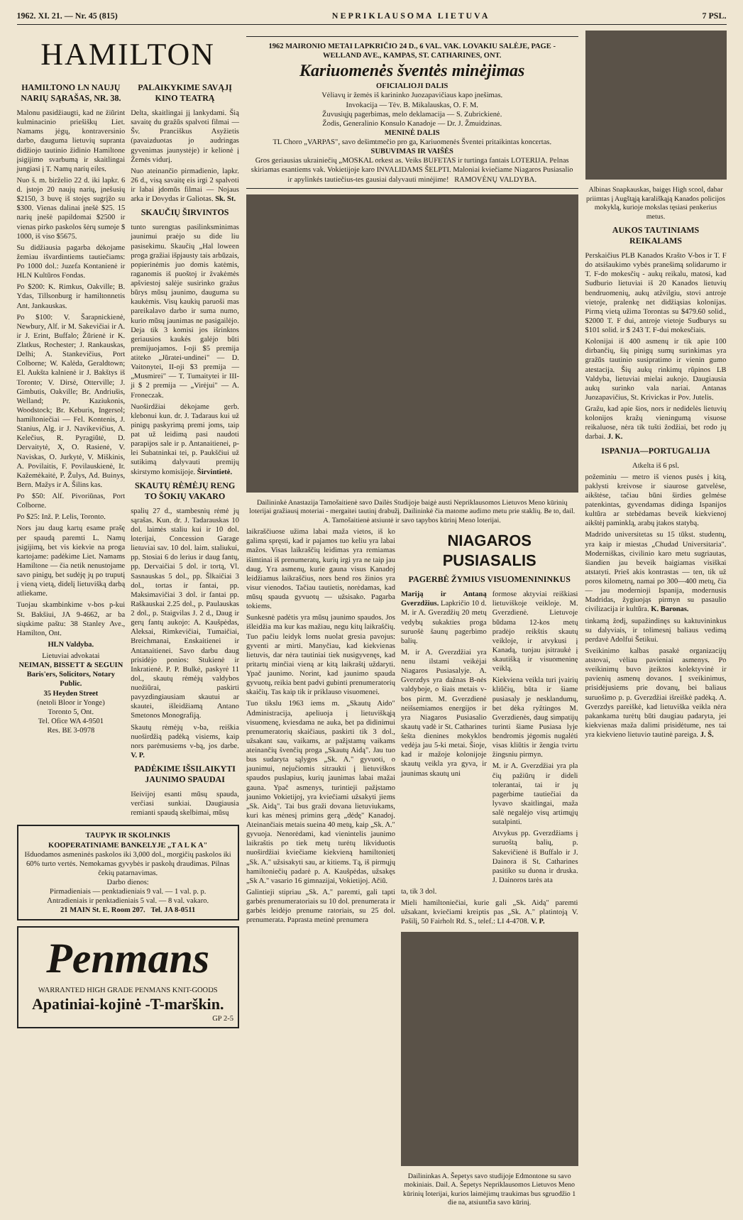1962. XI. 21. — Nr. 45 (815) N E P R I K L A U S O M A L I E T U V A 7 PSL.
HAMILTON
HAMILTONO LN NAUJŲ NARIŲ SĄRAŠAS, NR. 38.
Malonu pasidžiaugti, kad ne žiūrint kulminacinio priešiškų Liet. Namams jėgų, kontraversinio darbo, dauguma lietuvių supranta didžiojo tautinio židinio Hamiltone įsigijimo svarbumą ir skaitlingai jungiasi į T. Namų narių eiles.
Nuo š. m. birželio 22 d. iki lapkr. 6 d. įstojo 20 naujų narių, įnešusių $2150, 3 buvę iš stojęs sugrįžo su $300. Vienas dalinai įnešė $25. 15 narių įnešė papildomai $2500 ir vienas pirko paskolos šėrų sumoje $ 1000, iš viso $5675.
Su didžiausia pagarba dėkojame žemiau išvardintiems tautiečiams: Po 1000 dol.: Juzefa Kontanienė ir HLN Kultūros Fondas.
Po $200: K. Rimkus, Oakville; B. Ydas, Tillsonburg ir hamiltonnetis Ant. Jankauskas.
Po $100: V. Šarapnickienė, Newbury, Alf. ir M. Sakevičiai ir A. ir J. Erint, Buffalo; Žūrienė ir K. Zlatkus, Rochester; J. Rankauskas, Delhi; A. Stankevičius, Port Colborne; W. Kalėda, Geraldtown; El. Aukšta kalnienė ir J. Bakštys iš Toronto; V. Dirsė, Otterville; J. Gimbutis, Oakville; Br. Andriušis, Welland; Pr. Kaziukonis, Woodstock; Br. Keburis, Ingersol; hamiltoniečiai — Fel. Kontenis, J. Stanius, Alg. ir J. Navikevičius, A. Kelečius, R. Pyragiūtė, D. Dervaitytė, X, O. Rasienė, V. Naviskas, O. Jurkytė, V. Miškinis, A. Povilaitis, F. Povilauskienė, Ir. Kažemėkaitė, P. Žulys, Ad. Buinys, Bern. Mažys ir A. Šilins kas.
Po $50: Alf. Pivoriūnas, Port Colborne.
Po $25: Inž. P. Lelis, Toronto.
Nors jau daug kartų esame prašę per spaudą paremti L. Namų įsigijimą, bet vis kiekvie na proga kartojame: padėkime Liet. Namams Hamiltone — čia netik nenustojame savo pinigų, bet sudėję jų po truputį į vieną vietą, didelį lietuvišką darbą atliekame.
Tuojau skambinkime v-bos p-kui St. Bakšiui, JA 9-4662, ar ba siųskime paštu: 38 Stanley Ave., Hamilton, Ont.
HLN Valdyba.
Lietuviai advokatai
NEIMAN, BISSETT & SEGUIN
Baris'ers, Solicitors, Notary Public.
35 Heyden Street
(netoli Bloor ir Yonge)
Toronto 5, Ont.
Tel. Ofice WA 4-9501
Res. BE 3-0978
PALAIKYKIME SAVĄJĮ KINO TEATRĄ
Delta, skaitlingai jį lankydami. Šią savaitę du gražūs spalvoti filmai — Šv. Pranciškus Asyžietis (pavaizduotas jo audringas gyvenimas jaunystėje) ir kelionė į Žemės vidurį.
Nuo ateinančio pirmadienio, lapkr. 26 d., visą savaitę eis irgi 2 spalvoti ir labai įdomūs filmai — Nojaus arka ir Dovydas ir Galiotas. Sk. St.
SKAUČIŲ ŠIRVINTOS
tunto surengtas pasilinksminimas jaunimui praėjo su dide liu pasisekimu. Skaučių „Hal loween proga gražiai išpjausty tais arbūzais, popierinėmis juo domis katėmis, raganomis iš puoštoj ir žvakėmės apšviestoj salėje susirinko gražus būrys mūsų jaunimo, dauguma su kaukėmis. Visų kaukių paruoši mas pareikalavo darbo ir suma numo, kurio mūsų jaunimas ne pasigailėjo. Deja tik 3 komisi jos išrinktos geriausios kaukės galėjo būti premijuojamos. I-oji $5 premija atiteko „Jūratei-undinei" — D. Vaitonytei, II-oji $3 premija — „Musmirei" — T. Tumaitytei ir III-ji $ 2 premija — „Virėjui" — A. Froneczak.
Nuoširdžiai dėkojame gerb. klebonui kun. dr. J. Tadaraus kui už pinigų paskyrimą premi joms, taip pat už leidimą pasi naudoti parapijos sale ir p. Antanaitienei, p-lei Subatninkai tei, p. Paukščiui už sutikimą dalyvauti premijų skirstymo komisijoje. Širvintietė.
SKAUTŲ RĖMĖJŲ RENG TO ŠOKIŲ VAKARO
spalių 27 d., stambesnių rėmė jų sąrašas. Kun. dr. J. Tadarauskas 10 dol. laimės staliu kui ir 10 dol. loterijai, Concession Garage lietuviai sav. 10 dol. laim. staliukui, pp. Stosiai 6 do lerius ir daug fantų, pp. Dervaičiai 5 dol. ir tortą, Vl. Sasnauskas 5 dol., pp. Šlkaičiai 3 dol., tortas ir fantai, pp. Maksimavičiai 3 dol. ir fantai pp. Raškauskai 2.25 dol., p. Paulauskas 2 dol., p. Staigvilas J. 2 d., Daug ir gerų fantų aukojo: A. Kaušpėdas, Aleksai, Rimkevičiai, Tumaičiai, Breichmanai, Enskaitienei ir Antanaitienei. Savo darbu daug prisidėjo ponios: Stukienė ir Inkratienė. P. P. Bulkė, paskyrė 11 dol., skautų rėmėjų valdybos nuožiūrai, paskirti pavyzdingiausiam skautui ar skautei, išleidžiamą Antano Smetonos Monografiją.
Skautų rėmėjų v-ba, reiškia nuoširdžią padėką visiems, kaip nors parėmusiems v-bą, jos darbe. V. P.
PADĖKIME IŠSILAIKYTI JAUNIMO SPAUDAI
Išeivijoj esanti mūsų spauda, verčiasi sunkiai. Daugiausia remianti spaudą skelbimai, mūsų
TAUPYK IR SKOLINKIS
KOOPERATINIAME BANKELYJE „T A L K A"
Išduodamos asmeninės paskolos iki 3,000 dol., morgičių paskolos iki 60% turto vertės. Nemokamas gyvybės ir paskolų draudimas. Pilnas čekių patarnavimas.
Darbo dienos:
Pirmadieniais — penktadieniais 9 val. — 1 val. p. p.
Antradieniais ir penktadieniais 5 val. — 8 val. vakaro.
21 MAIN St. E. Room 207. Tel. JA 8-0511
Penmans
WARRANTED HIGH GRADE PENMANS KNIT-GOODS
Apatiniai-kojinė -T-marškin.
GP 2-5
1962 MAIRONIO METAI LAPKRIČIO 24 D., 6 VAL. VAK. LOVAKIU SALĖJE, PAGE - WELLAND AVE., KAMPAS, ST. CATHARINES, ONT.
Kariuomenės šventės minėjimas
OFICIALIOJI DALIS
Vėliavų ir žemės iš karininko Juozapavičiaus kapo įnešimas.
Invokacija — Tėv. B. Mikalauskas, O. F. M.
Žuvusiųjų pagerbimas, melo deklamacija — S. Zubrickienė.
Žodis, Generalinio Konsulo Kanadoje — Dr. J. Žmuidzinas.
MENINĖ DALIS
TL Choro „VARPAS", savo dešimtmečio pro ga, Kariuomenės Šventei pritaikintas koncertas.
SUBUVIMAS IR VAIŠĖS
Gros geriausias ukrainiečių „MOSKAL orkest as. Veiks BUFETAS ir turtinga fantais LOTERIJA. Pelnas skiriamas esantiems vak. Vokietijoje karo INVALIDAMS ŠELPTI. Maloniai kviečiame Niagaros Pusiasalio ir apylinkės tautiečius-tes gausiai dalyvauti minėjime! RAMOVĖNŲ VALDYBA.
Dailininkė Anastazija Tamošaitienė savo Dailės Studijoje baigė austi Nepriklausomos Lietuvos Meno kūrinių loterijai gražiausį moteriai - mergaitei tautinį drabužį. Dailininkė čia matome audimo metu prie staklių. Be to, dail. A. Tamošaitienė atsiuntė ir savo tapybos kūrinį Meno loterijai.
laikraščiuose užima labai maža vietos, iš ko galima spręsti, kad ir pajamos tuo keliu yra labai mažos. Visas laikraščių leidimas yra remiamas išimtinai iš prenumeratų, kurių irgi yra ne taip jau daug. Yra asmenų, kurie gauna visus Kanadoj leidžiamus laikraščius, nors bend ros žinios yra visur vienodos. Tačiau tautietis, norėdamas, kad mūsų spauda gyvuotų — užsisako. Pagarba tokiems.
Sunkesnė padėtis yra mūsų jaunimo spaudos. Jos išleidžia ma kur kas mažiau, negu kitų laikraščių. Tuo pačiu leidyk loms nuolat gresia pavojus: gyventi ar mirti. Manyčiau, kad kiekvienas lietuvis, dar nėra tautiniai tiek nusigyvenęs, kad pritartų minčiai vieną ar kitą laikraštį uždaryti. Ypač jaunimo. Norint, kad jaunimo spauda gyvuotų, reikia bent padvi gubinti prenumeratorių skaičių. Tas kaip tik ir priklauso visuomenei.
Tuo tikslu 1963 iems m. „Skautų Aido" Administracija, apeliuoja į lietuviškąją visuomenę, kviesdama ne auka, bet pa didinimui prenumeratorių skaičiaus, paskirti tik 3 dol., užsakant sau, vaikams, ar pažįstamų vaikams ateinančių švenčių proga „Skautų Aidą". Jau tuo bus sudaryta sąlygos „Sk. A." gyvuoti, o jaunimui, nejučiomis sitraukti į lietuviškos spaudos puslapius, kurių jaunimas labai mažai gauna. Ypač asmenys, turintieji pažįstamo jaunimo Vokietijoj, yra kviečiami užsakyti jiems „Sk. Aidą". Tai bus graži dovana lietuviukams, kuri kas mėnesį primins gerą „dėdę" Kanadoj. Ateinančiais metais sueina 40 metų, kaip „Sk. A." gyvuoja. Nenorėdami, kad vienintelis jaunimo laikraštis po tiek metų turėtų likviduotis nuoširdžiai kviečiame kiekvieną hamiltonietį „Sk. A." užsisakyti sau, ar kitiems. Tą, iš pirmųjų hamiltoniečių padarė p. A. Kaušpėdas, užsakęs „Sk A." vasario 16 gimnazijai, Vokietijoj. Ačiū.
Galintieji stipriau „Sk. A." paremti, gali tapti garbės prenumeratoriais su 10 dol. prenumerata ir garbės leidėjo prenume ratoriais, su 25 dol. prenumerata. Paprasta metinė prenumera
NIAGAROS PUSIASALIS
PAGERBĖ ŽYMIUS VISUOMENININKUS
Mariją ir Antaną Gverzdžius. Lapkričio 10 d. M. ir A. Gverzdžių 20 metų vedybų sukakties proga suruošė šaunų pagerbimo balių.
M. ir A. Gverzdžiai yra nenu ilstami veikėjai Niagaros Pusiasalyje. A. Gverzdys yra dažnas B-nės valdyboje, o šiais metais v-bos pirm. M. Gverzdienė neišsemiamos energijos ir yra Niagaros Pusiasalio skautų vadė ir St. Catharines šešta dienines mokyklos vedėja jau 5-ki metai. Šioje, kad ir mažoje kolonijoje skautų veikla yra gyva, ir jaunimas skautų uni
formose aktyviai reiškiasi lietuviškoje veikloje. M. Gverzdienė. Lietuvoje būdama 12-kos metų pradėjo reikštis skautų veikloje, ir atvykusi į Kanadą, tuojau įsitraukė į skautišką ir visuomeninę veiklą.
Kiekviena veikla turi įvairių kliūčių, būta ir šiame pusiasaly je nesklandumų, bet dėka ryžtingos M. Gverzdienės, daug simpatijų turinti šiame Pusiasa lyje bendromis jėgomis nugalėti visas kliūtis ir žengia tvirtu žingsniu pirmyn.
M. ir A. Gverzdžiai yra pla čių pažiūrų ir dideli tolerantai, tai ir jų pagerbime tautiečiai da lyvavo skaitlingai, maža salė negalėjo visų artimųjų sutalpinti.
Atvykus pp. Gverzdžiams į suruoštą balių, p. Sakevičienė iš Buffalo ir J. Dainora iš St. Catharines pasitiko su duona ir druska. J. Dainoros tarės ata
ta, tik 3 dol.
Mieli hamiltoniečiai, kurie gali „Sk. Aidą" paremti užsakant, kviečiami kreiptis pas „Sk. A." platintoją V. Pašilį, 50 Fairholt Rd. S., telef.: LI 4-4708. V. P.
Dailininkas A. Šepetys savo studijoje Edmontone su savo mokiniais. Dail. A. Šepetys Nepriklausomos Lietuvos Meno kūrinių loterijai, kurios laimėjimų traukimas bus sgruodžio 1 die na, atsiuntčia savo kūrinį.
Albinas Snapkauskas, baigęs High scool, dabar priimtas į Augštąją karališkąją Kanados policijos mokyklą, kurioje mokslas tęsiasi penkerius metus.
AUKOS TAUTINIAMS REIKALAMS
Perskaičius PLB Kanados Krašto V-bos ir T. F do atsišaukimo vybės pranešimą solidarumo ir T. F-do mokesčių - aukų reikalu, matosi, kad Sudburio lietuviai iš 20 Kanados lietuvių bendruomenių, aukų atžvilgiu, stovi antroje vietoje, pralenkę net didžiąsias kolonijas. Pirmą vietą užima Torontas su $479.60 solid., $2000 T. F dui, antroje vietoje Sudburys su $101 solid. ir $ 243 T. F-dui mokesčiais.
Kolonijai iš 400 asmenų ir tik apie 100 dirbančių, šių pinigų sumų surinkimas yra gražūs tautinio susipratimo ir vienin gumo atestacija. Šių aukų rinkimų rūpinos LB Valdyba, lietuviai mielai aukojo. Daugiausia aukų surinko vala nariai. Antanas Juozapavičius, St. Krivickas ir Pov. Jutelis.
Gražu, kad apie šios, nors ir nedidelės lietuvių kolonijos kražų vieningumą visuose reikaluose, nėra tik tušti žodžiai, bet rodo jų darbai. J. K.
ISPANIJA—PORTUGALIJA
Atkelta iš 6 psl.
požeminiu — metro iš vienos pusės į kitą, paklysti kreivose ir siaurose gatvelėse, aikštėse, tačiau būni širdies gelmėse patenkintas, gyvendamas didinga Ispanijos kultūra ar stebėdamas beveik kiekvienoj aikštėj paminklą, arabų įtakos statybą.
Madrido universitetas su 15 tūkst. studentų, yra kaip ir miestas „Chudad Universitaria". Moderniškas, civilinio karo metu sugriautas, šiandien jau beveik baigiamas visiškai atstatyti. Prieš akis kontrastas — ten, tik už poros kilometrų, namai po 300—400 metų, čia — jau modernioji Ispanija, modernusis Madridas, žygiuojąs pirmyn su pasaulio civilizacija ir kultūra. K. Baronas.
tinkamą žodį, supažindinęs su kaktuvininkus su dalyviais, ir tolimesnį baliaus vedimą perdavė Adolfui Šetikui.
Sveikinimo kalbas pasakė organizacijų atstovai, vėliau pavieniai asmenys. Po sveikinimų buvo įteiktos kolektyvinė ir pavienių asmenų dovanos. Į sveikinimus, prisidėjusiems prie dovanų, bei baliaus suruošimo p. p. Gverzdžiai išreiškė padėką. A. Gverzdys pareiškė, kad lietuviška veikla nėra pakankama turėtų būti daugiau padaryta, jei kiekvienas maža dalimi prisidėtume, nes tai yra kiekvieno lietuvio tautinė pareiga. J. Š.